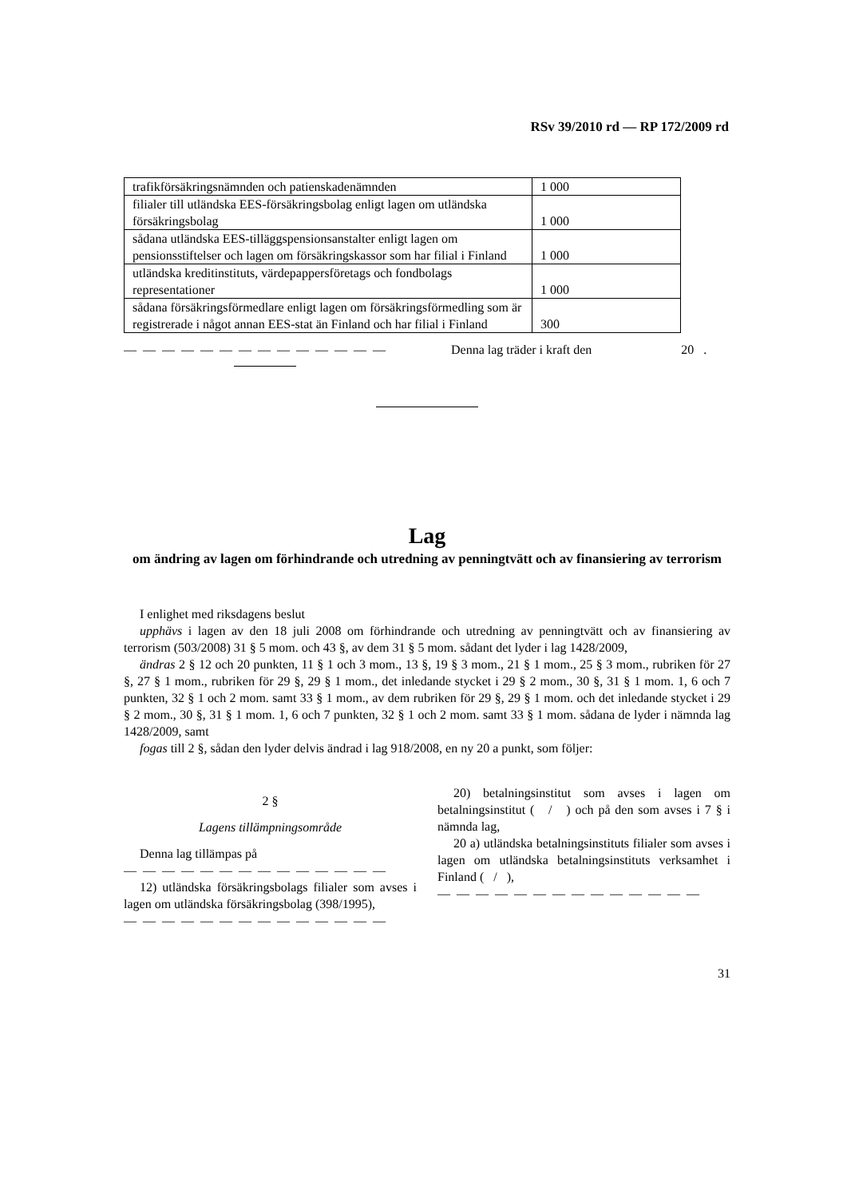RSv 39/2010 rd — RP 172/2009 rd
| trafikförsäkringsnämnden och patienskadenämnden | 1 000 |
| filialer till utländska EES-försäkringsbolag enligt lagen om utländska försäkringsbolag | 1 000 |
| sådana utländska EES-tilläggspensionsanstalter enligt lagen om pensionsstiftelser och lagen om försäkringskassor som har filial i Finland | 1 000 |
| utländska kreditinstituts, värdepappersföretags och fondbolags representationer | 1 000 |
| sådana försäkringsförmedlare enligt lagen om försäkringsförmedling som är registrerade i något annan EES-stat än Finland och har filial i Finland | 300 |
— — — — — — — — — — — — — — Denna lag träder i kraft den 20 .
Lag
om ändring av lagen om förhindrande och utredning av penningtvätt och av finansiering av terrorism
I enlighet med riksdagens beslut
upphävs i lagen av den 18 juli 2008 om förhindrande och utredning av penningtvätt och av finansiering av terrorism (503/2008) 31 § 5 mom. och 43 §, av dem 31 § 5 mom. sådant det lyder i lag 1428/2009,
ändras 2 § 12 och 20 punkten, 11 § 1 och 3 mom., 13 §, 19 § 3 mom., 21 § 1 mom., 25 § 3 mom., rubriken för 27 §, 27 § 1 mom., rubriken för 29 §, 29 § 1 mom., det inledande stycket i 29 § 2 mom., 30 §, 31 § 1 mom. 1, 6 och 7 punkten, 32 § 1 och 2 mom. samt 33 § 1 mom., av dem rubriken för 29 §, 29 § 1 mom. och det inledande stycket i 29 § 2 mom., 30 §, 31 § 1 mom. 1, 6 och 7 punkten, 32 § 1 och 2 mom. samt 33 § 1 mom. sådana de lyder i nämnda lag 1428/2009, samt
fogas till 2 §, sådan den lyder delvis ändrad i lag 918/2008, en ny 20 a punkt, som följer:
2 §
Lagens tillämpningsområde
Denna lag tillämpas på
— — — — — — — — — — — — — —
12) utländska försäkringsbolags filialer som avses i lagen om utländska försäkringsbolag (398/1995),
— — — — — — — — — — — — — —
20) betalningsinstitut som avses i lagen om betalningsinstitut ( / ) och på den som avses i 7 § i nämnda lag,
20 a) utländska betalningsinstituts filialer som avses i lagen om utländska betalningsinstituts verksamhet i Finland ( / ),
— — — — — — — — — — — — — —
31